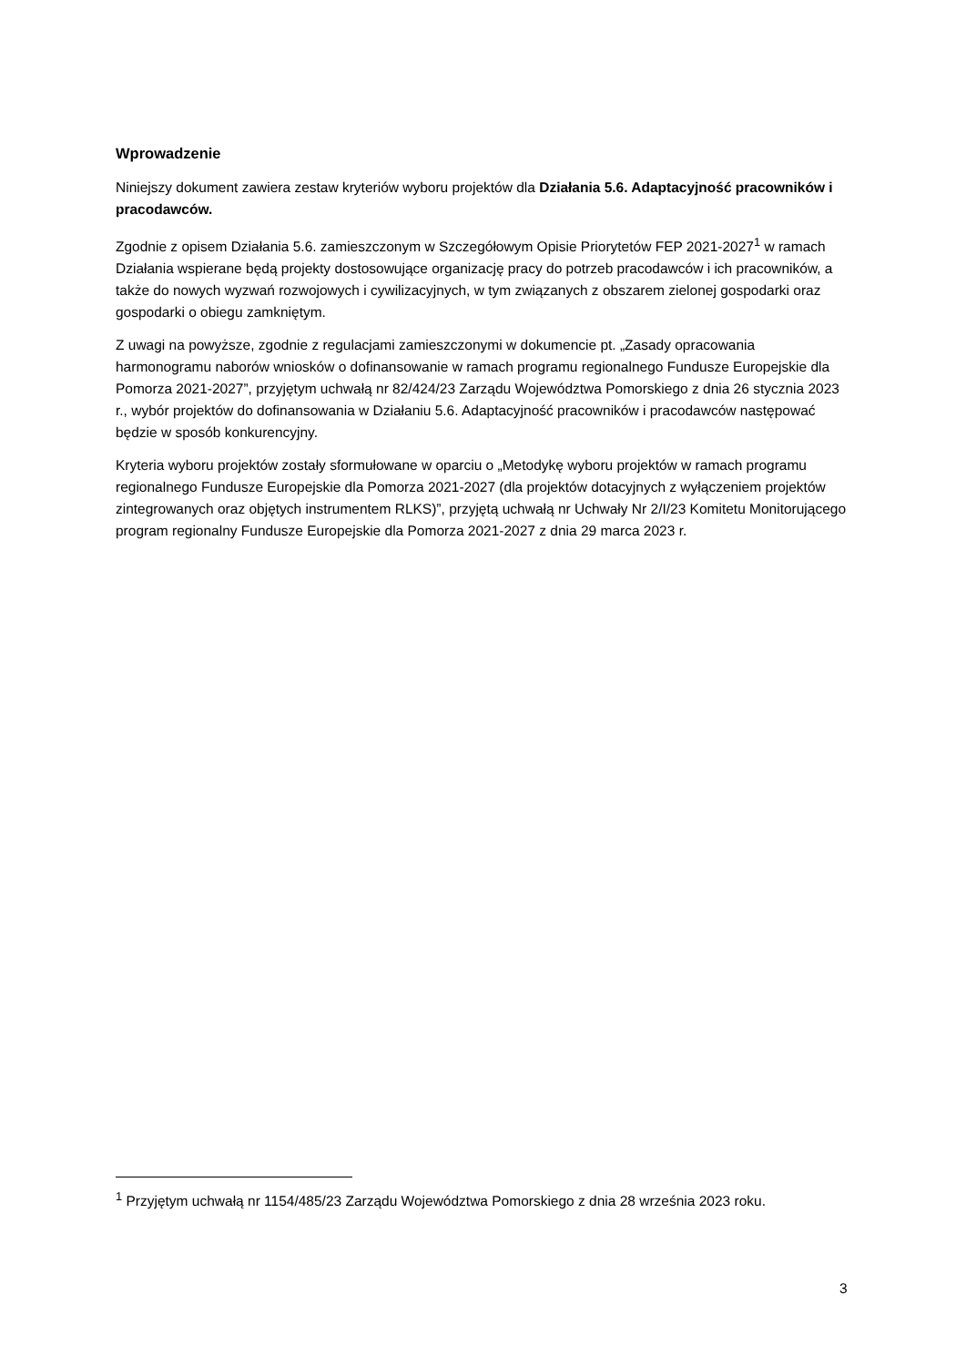Wprowadzenie
Niniejszy dokument zawiera zestaw kryteriów wyboru projektów dla Działania 5.6. Adaptacyjność pracowników i pracodawców.
Zgodnie z opisem Działania 5.6. zamieszczonym w Szczegółowym Opisie Priorytetów FEP 2021-2027<sup>1</sup> w ramach Działania wspierane będą projekty dostosowujące organizację pracy do potrzeb pracodawców i ich pracowników, a także do nowych wyzwań rozwojowych i cywilizacyjnych, w tym związanych z obszarem zielonej gospodarki oraz gospodarki o obiegu zamkniętym.
Z uwagi na powyższe, zgodnie z regulacjami zamieszczonymi w dokumencie pt. „Zasady opracowania harmonogramu naborów wniosków o dofinansowanie w ramach programu regionalnego Fundusze Europejskie dla Pomorza 2021-2027”, przyjętym uchwałą nr 82/424/23 Zarządu Województwa Pomorskiego z dnia 26 stycznia 2023 r., wybór projektów do dofinansowania w Działaniu 5.6. Adaptacyjność pracowników i pracodawców następować będzie w sposób konkurencyjny.
Kryteria wyboru projektów zostały sformułowane w oparciu o „Metodykę wyboru projektów w ramach programu regionalnego Fundusze Europejskie dla Pomorza 2021-2027 (dla projektów dotacyjnych z wyłączeniem projektów zintegrowanych oraz objętych instrumentem RLKS)”, przyjętą uchwałą nr Uchwały Nr 2/I/23 Komitetu Monitorującego program regionalny Fundusze Europejskie dla Pomorza 2021-2027 z dnia 29 marca 2023 r.
<sup>1</sup> Przyjętym uchwałą nr 1154/485/23 Zarządu Województwa Pomorskiego z dnia 28 września 2023 roku.
3